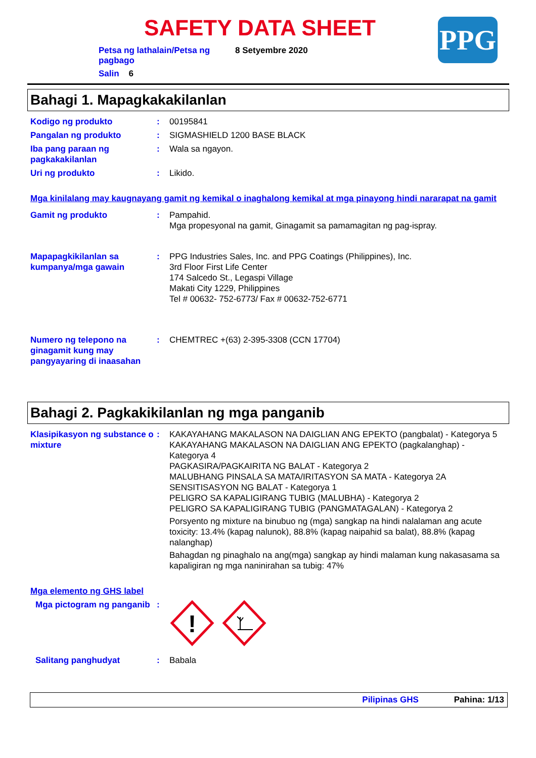SAFETY DATA SHEET PPG
Petsa ng lathalain/Petsa ng pagbago 8 Setyembre 2020
Salin 6
Bahagi 1. Mapagkakakilanlan
Kodigo ng produkto : 00195841
Pangalan ng produkto : SIGMASHIELD 1200 BASE BLACK
Iba pang paraan ng pagkakakilanlan
: Wala sa ngayon.
Uri ng produkto : Likido.
Mga kinilalang may kaugnayang gamit ng kemikal o inaghalong kemikal at mga pinayong hindi nararapat na gamit
Gamit ng produkto : Pampahid.
Mga propesyonal na gamit, Ginagamit sa pamamagitan ng pag-ispray.
Mapapagkikilanlan sa kumpanya/mga gawain
: PPG Industries Sales, Inc. and PPG Coatings (Philippines), Inc.
3rd Floor First Life Center
174 Salcedo St., Legaspi Village
Makati City 1229, Philippines
Tel # 00632- 752-6773/ Fax # 00632-752-6771
Numero ng telepono na ginagamit kung may pangyayaring di inaasahan
: CHEMTREC +(63) 2-395-3308 (CCN 17704)
Bahagi 2. Pagkakikilanlan ng mga panganib
Klasipikasyon ng substance o mixture
: KAKAYAHANG MAKALASON NA DAIGLIAN ANG EPEKTO (pangbalat) - Kategorya 5
KAKAYAHANG MAKALASON NA DAIGLIAN ANG EPEKTO (pagkalanghap) - Kategorya 4
PAGKASIRA/PAGKAIRITA NG BALAT - Kategorya 2
MALUBHANG PINSALA SA MATA/IRITASYON SA MATA - Kategorya 2A
SENSITISASYON NG BALAT - Kategorya 1
PELIGRO SA KAPALIGIRANG TUBIG (MALUBHA) - Kategorya 2
PELIGRO SA KAPALIGIRANG TUBIG (PANGMATAGALAN) - Kategorya 2
Porsyento ng mixture na binubuo ng (mga) sangkap na hindi nalalaman ang acute toxicity: 13.4% (kapag nalunok), 88.8% (kapag naipahid sa balat), 88.8% (kapag nalanghap)
Bahagdan ng pinaghalo na ang(mga) sangkap ay hindi malaman kung nakasasama sa kapaligiran ng mga naninirahan sa tubig: 47%
Mga elemento ng GHS label
Mga pictogram ng panganib
:
!
Salitang panghudyat : Babala
Pilipinas GHS Pahina: 1/13